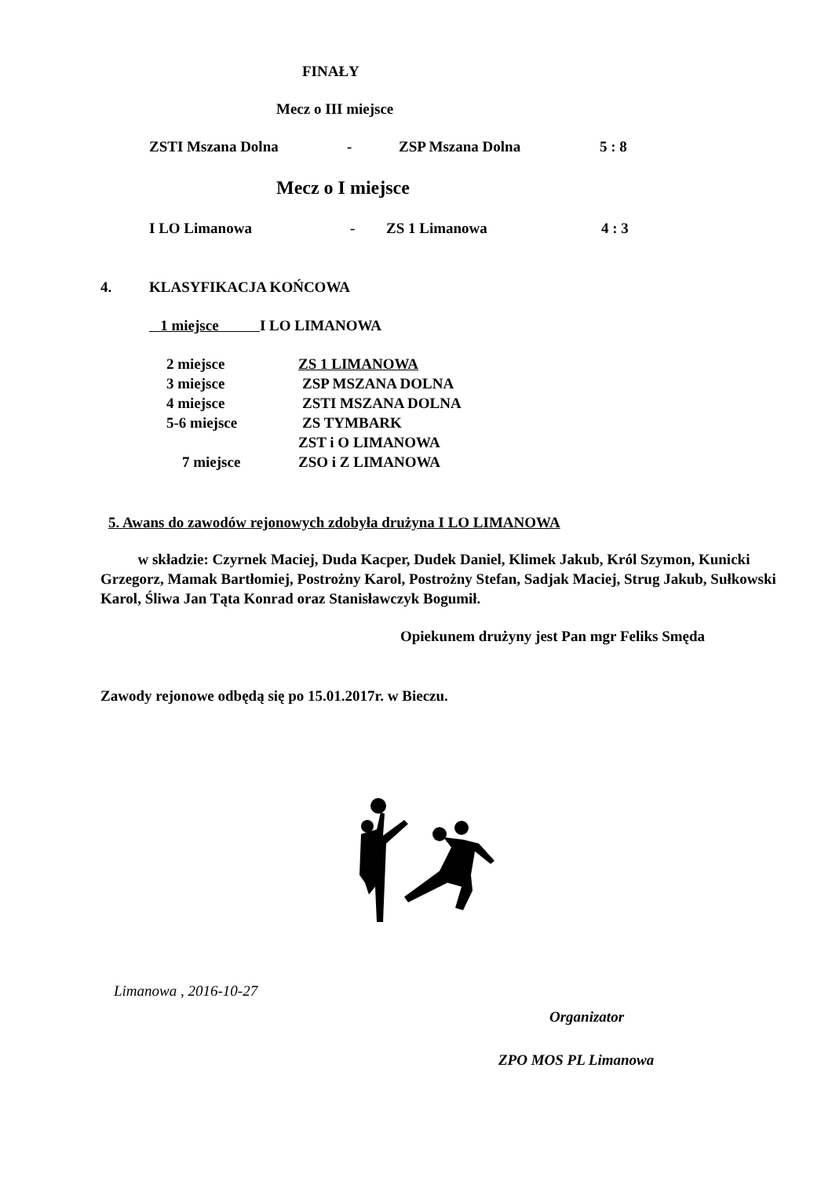FINAŁY
Mecz o III miejsce
ZSTI Mszana Dolna - ZSP Mszana Dolna 5 : 8
Mecz o I miejsce
I LO Limanowa - ZS 1 Limanowa 4 : 3
4. KLASYFIKACJA KOŃCOWA
1 miejsce I LO LIMANOWA
2 miejsce ZS 1 LIMANOWA
3 miejsce ZSP MSZANA DOLNA
4 miejsce ZSTI MSZANA DOLNA
5-6 miejsce ZS TYMBARK
ZST i O LIMANOWA
7 miejsce ZSO i Z LIMANOWA
5. Awans do zawodów rejonowych zdobyła drużyna I LO LIMANOWA
w składzie: Czyrnek Maciej, Duda Kacper, Dudek Daniel, Klimek Jakub, Król Szymon, Kunicki Grzegorz, Mamak Bartłomiej, Postrożny Karol, Postrożny Stefan, Sadjak Maciej, Strug Jakub, Sułkowski Karol, Śliwa Jan Tąta Konrad oraz Stanisławczyk Bogumił.
Opiekunem drużyny jest Pan mgr Feliks Smęda
Zawody rejonowe odbędą się po 15.01.2017r. w Bieczu.
Limanowa , 2016-10-27
Organizator
ZPO MOS PL Limanowa